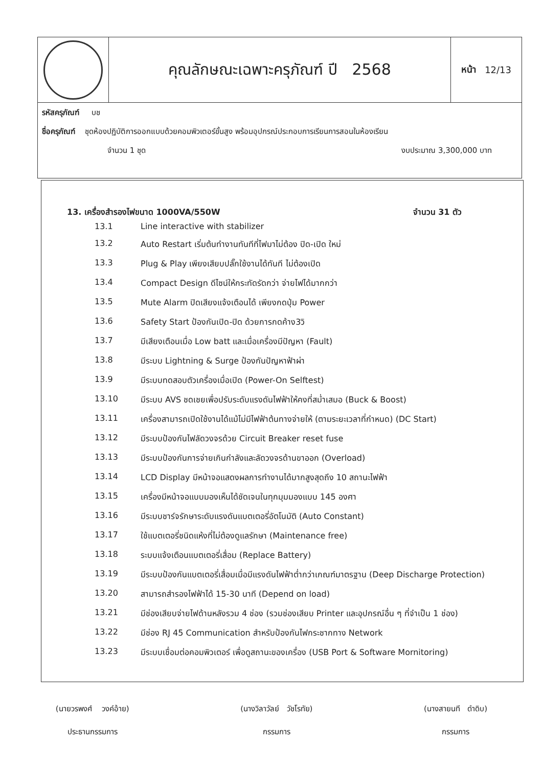คุณลักษณะเฉพาะครุภัณฑ์ ปี 2568
หน้า 12/13
รหัสครุภัณฑ์ บช
ชื่อครุภัณฑ์ ชุดห้องปฏิบัติการออกแบบด้วยคอมพิวเตอร์ขั้นสูง พร้อมอุปกรณ์ประกอบการเรียนการสอนในห้องเรียน
จำนวน 1 ชุด งบประมาณ 3,300,000 บาท
13. เครื่องสำรองไฟขนาด 1000VA/550W จำนวน 31 ตัว
13.1 Line interactive with stabilizer
13.2 Auto Restart เริ่มต้นทำงานทันทีที่ไฟมาไม่ต้อง ปิด-เปิด ใหม่
13.3 Plug & Play เพียงเสียบปลั๊กใช้งานได้ทันที ไม่ต้องเปิด
13.4 Compact Design ดีไซน์ให้กระทัดรัดกว่า จ่ายไฟได้มากกว่า
13.5 Mute Alarm ปิดเสียงแจ้งเตือนได้ เพียงกดปุ่ม Power
13.6 Safety Start ป้องกันเปิด-ปิด ด้วยการกดค้าง3วิ
13.7 มีเสียงเตือนเมื่อ Low batt และเมื่อเครื่องมีปัญหา (Fault)
13.8 มีระบบ Lightning & Surge ป้องกันปัญหาฟ้าผ่า
13.9 มีระบบทดสอบตัวเครื่องเมื่อเปิด (Power-On Selftest)
13.10 มีระบบ AVS ชดเชยเพื่อปรับระดับแรงดันไฟฟ้าให้คงที่สม่ำเสมอ (Buck & Boost)
13.11 เครื่องสามารถเปิดใช้งานได้แม้ไม่มีไฟฟ้าต้นทางจ่ายให้ (ตามระยะเวลาที่กำหนด) (DC Start)
13.12 มีระบบป้องกันไฟลัดวงจรด้วย Circuit Breaker reset fuse
13.13 มีระบบป้องกันการจ่ายเกินกำลังและลัดวงจรด้านขาออก (Overload)
13.14 LCD Display มีหน้าจอแสดงผลการทำงานได้มากสูงสุดถึง 10 สถานะไฟฟ้า
13.15 เครื่องมีหน้าจอแบบมองเห็นได้ชัดเจนในทุกมุมมองแบบ 145 องศา
13.16 มีระบบชาร์จรักษาระดับแรงดันแบตเตอรี่อัตโนมัติ (Auto Constant)
13.17 ใช้แบตเตอรี่ชนิดแห้งที่ไม่ต้องดูแลรักษา (Maintenance free)
13.18 ระบบแจ้งเตือนแบตเตอรี่เสื่อม (Replace Battery)
13.19 มีระบบป้องกันแบตเตอรี่เสื่อมเมื่อมีแรงดันไฟฟ้าต่ำกว่าเกณฑ์มาตรฐาน (Deep Discharge Protection)
13.20 สามารถสำรองไฟฟ้าได้ 15-30 นาที (Depend on load)
13.21 มีช่องเสียบจ่ายไฟด้านหลังรวม 4 ช่อง (รวมช่องเสียบ Printer และอุปกรณ์อื่น ๆ ที่จำเป็น 1 ช่อง)
13.22 มีช่อง RJ 45 Communication สำหรับป้องกันไฟกระชากทาง Network
13.23 มีระบบเชื่อมต่อคอมพิวเตอร์ เพื่อดูสถานะของเครื่อง (USB Port & Software Mornitoring)
(นายวรพงศ์ วงค์อ้าย)
ประธานกรรมการ
(นางวิลาวัลย์ วัชโรทัย)
กรรมการ
(นางสายนที ดำดิบ)
กรรมการ